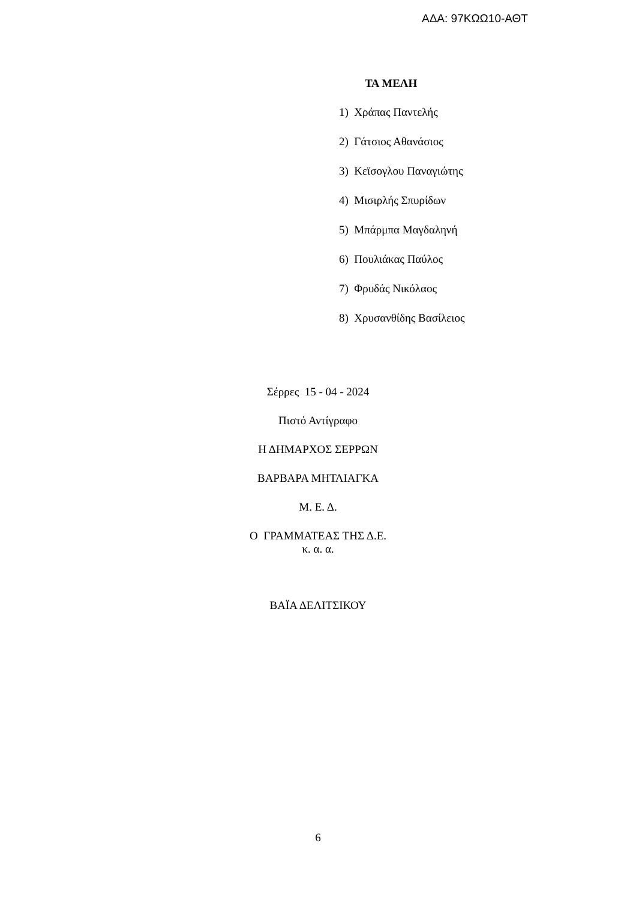ΑΔΑ: 97ΚΩΩ10-ΑΘΤ
ΤΑ ΜΕΛΗ
1) Χράπας Παντελής
2) Γάτσιος Αθανάσιος
3) Κεϊσογλου Παναγιώτης
4) Μισιρλής Σπυρίδων
5) Μπάρμπα Μαγδαληνή
6) Πουλιάκας Παύλος
7) Φρυδάς Νικόλαος
8) Χρυσανθίδης Βασίλειος
Σέρρες 15 - 04 - 2024
Πιστό Αντίγραφο
Η ΔΗΜΑΡΧΟΣ ΣΕΡΡΩΝ
ΒΑΡΒΑΡΑ ΜΗΤΛΙΑΓΚΑ
Μ. Ε. Δ.
Ο ΓΡΑΜΜΑΤΕΑΣ ΤΗΣ Δ.Ε.
κ. α. α.
ΒΑΪΑ ΔΕΛΙΤΣΙΚΟΥ
6